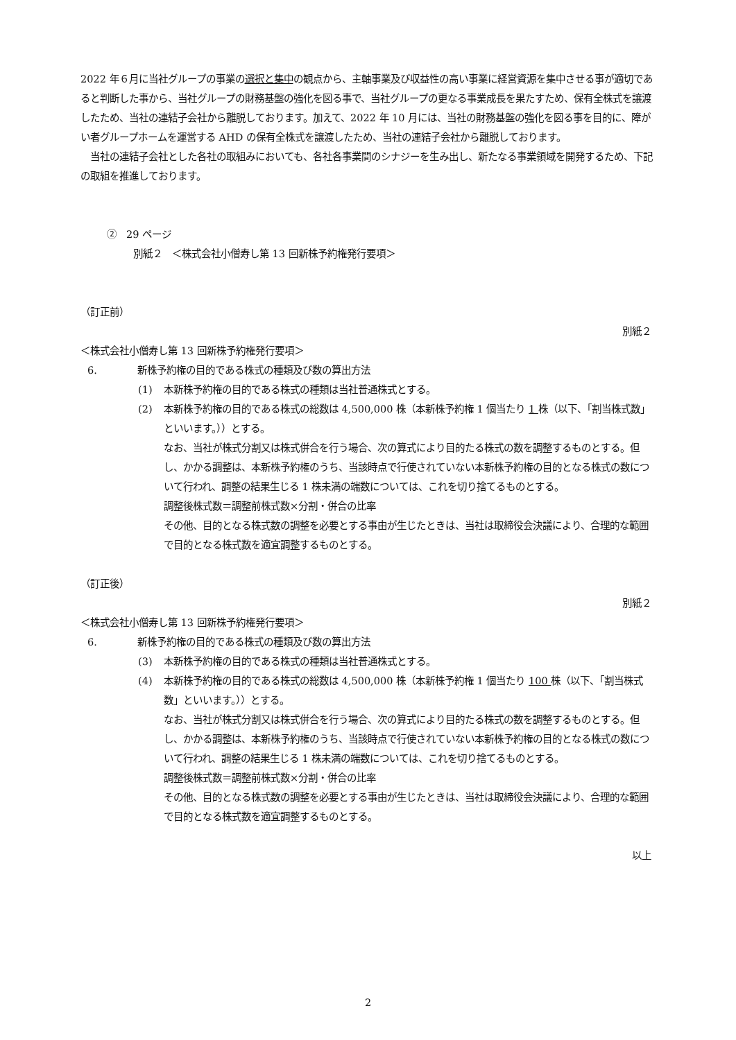2022 年６月に当社グループの事業の選択と集中の観点から、主軸事業及び収益性の高い事業に経営資源を集中させる事が適切であると判断した事から、当社グループの財務基盤の強化を図る事で、当社グループの更なる事業成長を果たすため、保有全株式を譲渡したため、当社の連結子会社から離脱しております。加えて、2022 年 10 月には、当社の財務基盤の強化を図る事を目的に、障がい者グループホームを運営する AHD の保有全株式を譲渡したため、当社の連結子会社から離脱しております。
　当社の連結子会社とした各社の取組みにおいても、各社各事業間のシナジーを生み出し、新たなる事業領域を開発するため、下記の取組を推進しております。
②　29 ページ
別紙２　＜株式会社小僧寿し第 13 回新株予約権発行要項＞
（訂正前）
別紙２
＜株式会社小僧寿し第 13 回新株予約権発行要項＞
6. 新株予約権の目的である株式の種類及び数の算出方法
(1) 本新株予約権の目的である株式の種類は当社普通株式とする。
(2) 本新株予約権の目的である株式の総数は 4,500,000 株（本新株予約権 1 個当たり 1 株（以下、「割当株式数」といいます。））とする。
なお、当社が株式分割又は株式併合を行う場合、次の算式により目的たる株式の数を調整するものとする。但し、かかる調整は、本新株予約権のうち、当該時点で行使されていない本新株予約権の目的となる株式の数について行われ、調整の結果生じる 1 株未満の端数については、これを切り捨てるものとする。
調整後株式数＝調整前株式数×分割・併合の比率
その他、目的となる株式数の調整を必要とする事由が生じたときは、当社は取締役会決議により、合理的な範囲で目的となる株式数を適宜調整するものとする。
（訂正後）
別紙２
＜株式会社小僧寿し第 13 回新株予約権発行要項＞
6. 新株予約権の目的である株式の種類及び数の算出方法
(3) 本新株予約権の目的である株式の種類は当社普通株式とする。
(4) 本新株予約権の目的である株式の総数は 4,500,000 株（本新株予約権 1 個当たり 100 株（以下、「割当株式数」といいます。））とする。
なお、当社が株式分割又は株式併合を行う場合、次の算式により目的たる株式の数を調整するものとする。但し、かかる調整は、本新株予約権のうち、当該時点で行使されていない本新株予約権の目的となる株式の数について行われ、調整の結果生じる 1 株未満の端数については、これを切り捨てるものとする。
調整後株式数＝調整前株式数×分割・併合の比率
その他、目的となる株式数の調整を必要とする事由が生じたときは、当社は取締役会決議により、合理的な範囲で目的となる株式数を適宜調整するものとする。
以上
2